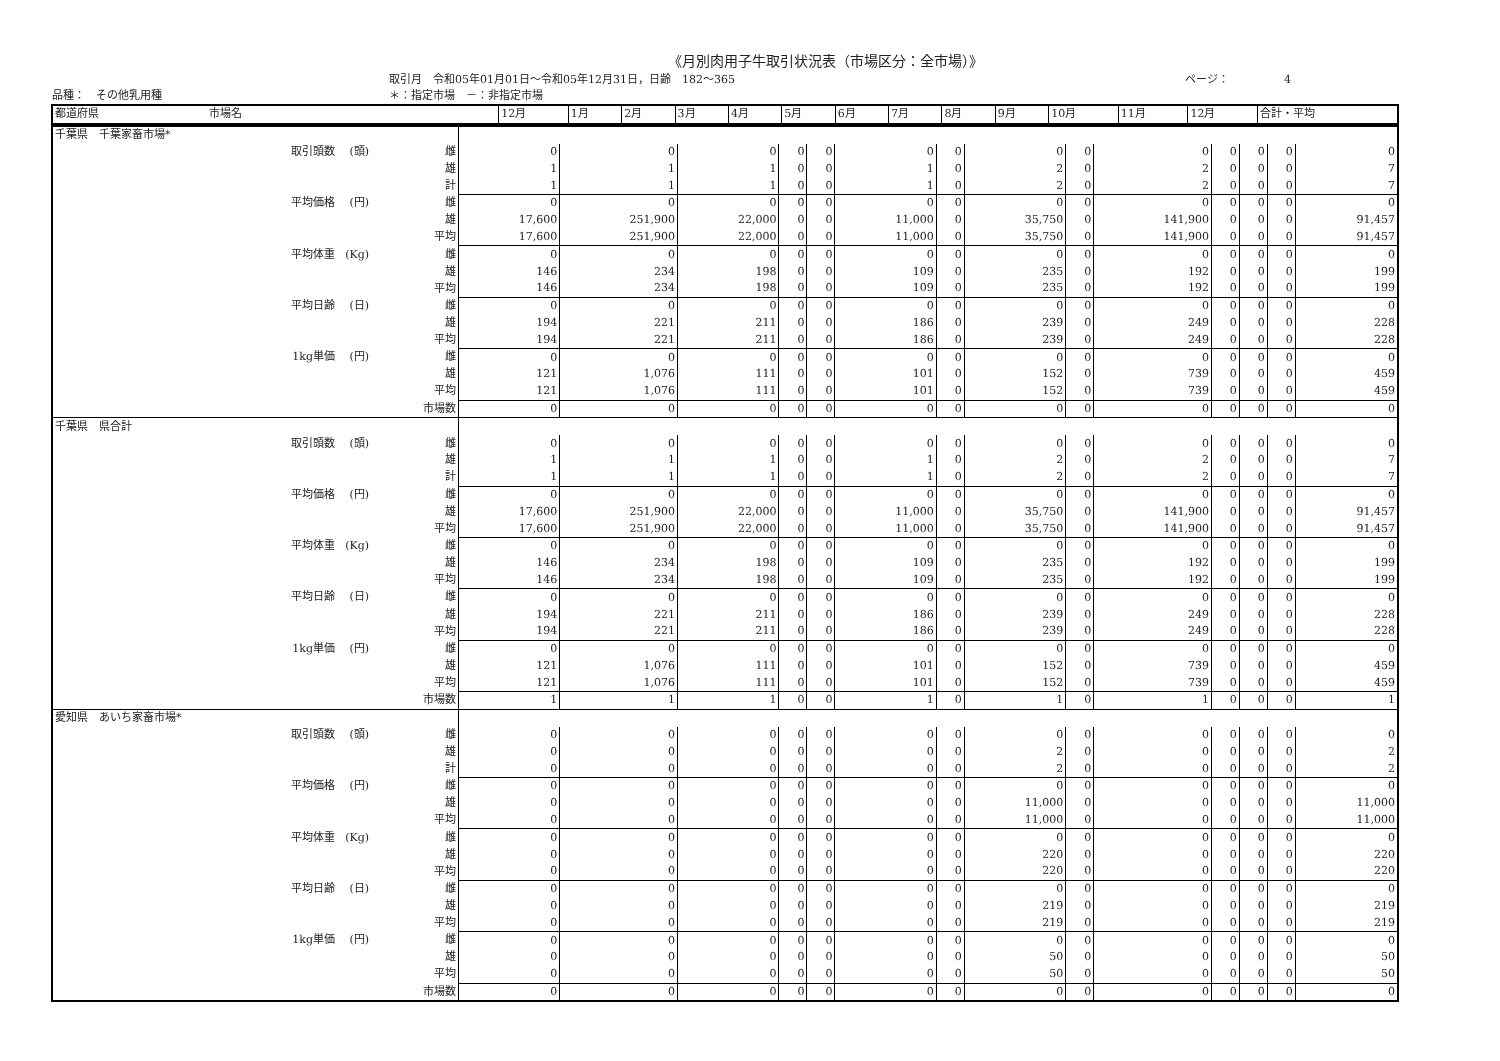《月別肉用子牛取引状況表（市場区分：全市場）》
取引月　令和05年01月01日～令和05年12月31日，日齢　182～365 ページ：　　　　　4
品種：　その他乳用種 ＊：指定市場　－：非指定市場
| 都道府県 市場名 | 12月 | 1月 | 2月 | 3月 | 4月 | 5月 | 6月 | 7月 | 8月 | 9月 | 10月 | 11月 | 12月 | 合計・平均 |
| --- | --- | --- | --- | --- | --- | --- | --- | --- | --- | --- | --- | --- | --- | --- |
| 千葉県 千葉家畜市場* | | | | | | | | | | | | | | | | |
| 取引頭数 | (頭) | 雌 | 0 | 0 | 0 | 0 | 0 | 0 | 0 | 0 | 0 | 0 | 0 | 0 | 0 | 0 |
| | | 雄 | 1 | 1 | 1 | 0 | 0 | 1 | 0 | 2 | 0 | 2 | 0 | 0 | 0 | 7 |
| | | 計 | 1 | 1 | 1 | 0 | 0 | 1 | 0 | 2 | 0 | 2 | 0 | 0 | 0 | 7 |
| 平均価格 | (円) | 雌 | 0 | 0 | 0 | 0 | 0 | 0 | 0 | 0 | 0 | 0 | 0 | 0 | 0 | 0 |
| | | 雄 | 17,600 | 251,900 | 22,000 | 0 | 0 | 11,000 | 0 | 35,750 | 0 | 141,900 | 0 | 0 | 0 | 91,457 |
| | | 平均 | 17,600 | 251,900 | 22,000 | 0 | 0 | 11,000 | 0 | 35,750 | 0 | 141,900 | 0 | 0 | 0 | 91,457 |
| 平均体重 | (Kg) | 雌 | 0 | 0 | 0 | 0 | 0 | 0 | 0 | 0 | 0 | 0 | 0 | 0 | 0 | 0 |
| | | 雄 | 146 | 234 | 198 | 0 | 0 | 109 | 0 | 235 | 0 | 192 | 0 | 0 | 0 | 199 |
| | | 平均 | 146 | 234 | 198 | 0 | 0 | 109 | 0 | 235 | 0 | 192 | 0 | 0 | 0 | 199 |
| 平均日齢 | (日) | 雌 | 0 | 0 | 0 | 0 | 0 | 0 | 0 | 0 | 0 | 0 | 0 | 0 | 0 | 0 |
| | | 雄 | 194 | 221 | 211 | 0 | 0 | 186 | 0 | 239 | 0 | 249 | 0 | 0 | 0 | 228 |
| | | 平均 | 194 | 221 | 211 | 0 | 0 | 186 | 0 | 239 | 0 | 249 | 0 | 0 | 0 | 228 |
| 1kg単価 | (円) | 雌 | 0 | 0 | 0 | 0 | 0 | 0 | 0 | 0 | 0 | 0 | 0 | 0 | 0 | 0 |
| | | 雄 | 121 | 1,076 | 111 | 0 | 0 | 101 | 0 | 152 | 0 | 739 | 0 | 0 | 0 | 459 |
| | | 平均 | 121 | 1,076 | 111 | 0 | 0 | 101 | 0 | 152 | 0 | 739 | 0 | 0 | 0 | 459 |
| | | 市場数 | 0 | 0 | 0 | 0 | 0 | 0 | 0 | 0 | 0 | 0 | 0 | 0 | 0 | 0 |
| 千葉県 県合計 | | | | | | | | | | | | | | | | |
| 取引頭数 | (頭) | 雌 | 0 | 0 | 0 | 0 | 0 | 0 | 0 | 0 | 0 | 0 | 0 | 0 | 0 | 0 |
| | | 雄 | 1 | 1 | 1 | 0 | 0 | 1 | 0 | 2 | 0 | 2 | 0 | 0 | 0 | 7 |
| | | 計 | 1 | 1 | 1 | 0 | 0 | 1 | 0 | 2 | 0 | 2 | 0 | 0 | 0 | 7 |
| 平均価格 | (円) | 雌 | 0 | 0 | 0 | 0 | 0 | 0 | 0 | 0 | 0 | 0 | 0 | 0 | 0 | 0 |
| | | 雄 | 17,600 | 251,900 | 22,000 | 0 | 0 | 11,000 | 0 | 35,750 | 0 | 141,900 | 0 | 0 | 0 | 91,457 |
| | | 平均 | 17,600 | 251,900 | 22,000 | 0 | 0 | 11,000 | 0 | 35,750 | 0 | 141,900 | 0 | 0 | 0 | 91,457 |
| 平均体重 | (Kg) | 雌 | 0 | 0 | 0 | 0 | 0 | 0 | 0 | 0 | 0 | 0 | 0 | 0 | 0 | 0 |
| | | 雄 | 146 | 234 | 198 | 0 | 0 | 109 | 0 | 235 | 0 | 192 | 0 | 0 | 0 | 199 |
| | | 平均 | 146 | 234 | 198 | 0 | 0 | 109 | 0 | 235 | 0 | 192 | 0 | 0 | 0 | 199 |
| 平均日齢 | (日) | 雌 | 0 | 0 | 0 | 0 | 0 | 0 | 0 | 0 | 0 | 0 | 0 | 0 | 0 | 0 |
| | | 雄 | 194 | 221 | 211 | 0 | 0 | 186 | 0 | 239 | 0 | 249 | 0 | 0 | 0 | 228 |
| | | 平均 | 194 | 221 | 211 | 0 | 0 | 186 | 0 | 239 | 0 | 249 | 0 | 0 | 0 | 228 |
| 1kg単価 | (円) | 雌 | 0 | 0 | 0 | 0 | 0 | 0 | 0 | 0 | 0 | 0 | 0 | 0 | 0 | 0 |
| | | 雄 | 121 | 1,076 | 111 | 0 | 0 | 101 | 0 | 152 | 0 | 739 | 0 | 0 | 0 | 459 |
| | | 平均 | 121 | 1,076 | 111 | 0 | 0 | 101 | 0 | 152 | 0 | 739 | 0 | 0 | 0 | 459 |
| | | 市場数 | 1 | 1 | 1 | 0 | 0 | 1 | 0 | 1 | 0 | 1 | 0 | 0 | 0 | 1 |
| 愛知県 あいち家畜市場* | | | | | | | | | | | | | | | | |
| 取引頭数 | (頭) | 雌 | 0 | 0 | 0 | 0 | 0 | 0 | 0 | 0 | 0 | 0 | 0 | 0 | 0 | 0 |
| | | 雄 | 0 | 0 | 0 | 0 | 0 | 0 | 0 | 2 | 0 | 0 | 0 | 0 | 0 | 2 |
| | | 計 | 0 | 0 | 0 | 0 | 0 | 0 | 0 | 2 | 0 | 0 | 0 | 0 | 0 | 2 |
| 平均価格 | (円) | 雌 | 0 | 0 | 0 | 0 | 0 | 0 | 0 | 0 | 0 | 0 | 0 | 0 | 0 | 0 |
| | | 雄 | 0 | 0 | 0 | 0 | 0 | 0 | 0 | 11,000 | 0 | 0 | 0 | 0 | 0 | 11,000 |
| | | 平均 | 0 | 0 | 0 | 0 | 0 | 0 | 0 | 11,000 | 0 | 0 | 0 | 0 | 0 | 11,000 |
| 平均体重 | (Kg) | 雌 | 0 | 0 | 0 | 0 | 0 | 0 | 0 | 0 | 0 | 0 | 0 | 0 | 0 | 0 |
| | | 雄 | 0 | 0 | 0 | 0 | 0 | 0 | 0 | 220 | 0 | 0 | 0 | 0 | 0 | 220 |
| | | 平均 | 0 | 0 | 0 | 0 | 0 | 0 | 0 | 220 | 0 | 0 | 0 | 0 | 0 | 220 |
| 平均日齢 | (日) | 雌 | 0 | 0 | 0 | 0 | 0 | 0 | 0 | 0 | 0 | 0 | 0 | 0 | 0 | 0 |
| | | 雄 | 0 | 0 | 0 | 0 | 0 | 0 | 0 | 219 | 0 | 0 | 0 | 0 | 0 | 219 |
| | | 平均 | 0 | 0 | 0 | 0 | 0 | 0 | 0 | 219 | 0 | 0 | 0 | 0 | 0 | 219 |
| 1kg単価 | (円) | 雌 | 0 | 0 | 0 | 0 | 0 | 0 | 0 | 0 | 0 | 0 | 0 | 0 | 0 | 0 |
| | | 雄 | 0 | 0 | 0 | 0 | 0 | 0 | 0 | 50 | 0 | 0 | 0 | 0 | 0 | 50 |
| | | 平均 | 0 | 0 | 0 | 0 | 0 | 0 | 0 | 50 | 0 | 0 | 0 | 0 | 0 | 50 |
| | | 市場数 | 0 | 0 | 0 | 0 | 0 | 0 | 0 | 0 | 0 | 0 | 0 | 0 | 0 | 0 |